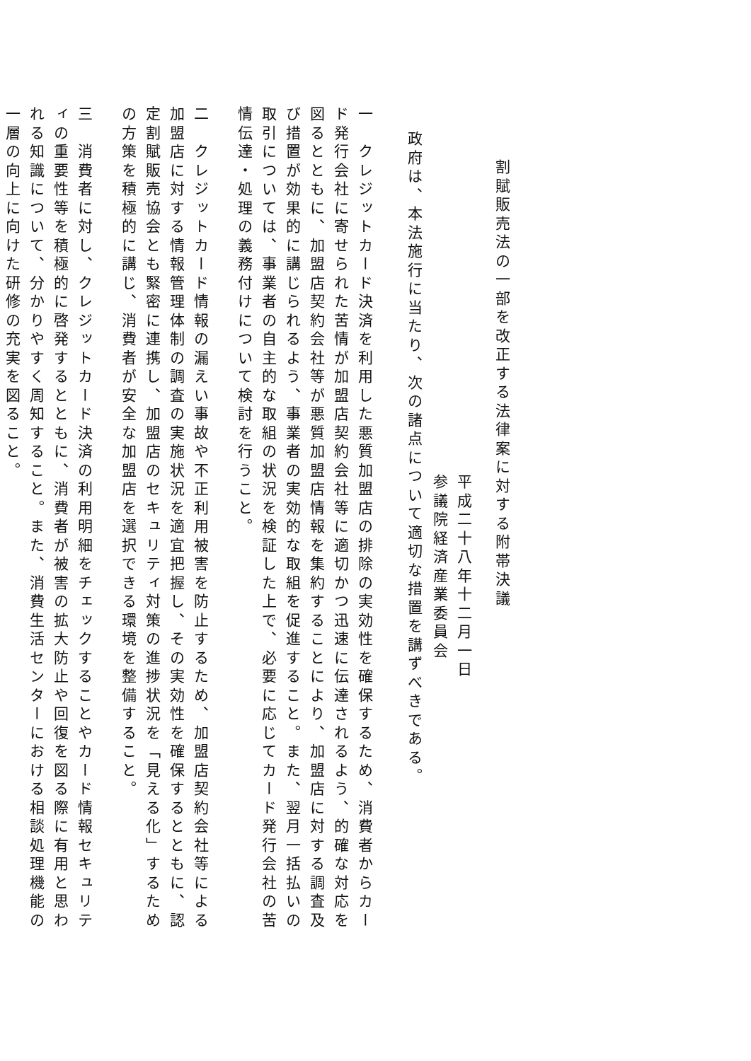割賦販売法の一部を改正する法律案に対する附帯決議
平成二十八年十二月一日
参議院経済産業委員会
政府は、本法施行に当たり、次の諸点について適切な措置を講ずべきである。
一　クレジットカード決済を利用した悪質加盟店の排除の実効性を確保するため、消費者からカード発行会社に寄せられた苦情が加盟店契約会社等に適切かつ迅速に伝達されるよう、的確な対応を図るとともに、加盟店契約会社等が悪質加盟店情報を集約することにより、加盟店に対する調査及び措置が効果的に講じられるよう、事業者の実効的な取組を促進すること。また、翌月一括払いの取引については、事業者の自主的な取組の状況を検証した上で、必要に応じてカード発行会社の苦情伝達・処理の義務付けについて検討を行うこと。
二　クレジットカード情報の漏えい事故や不正利用被害を防止するため、加盟店契約会社等による加盟店に対する情報管理体制の調査の実施状況を適宜把握し、その実効性を確保するとともに、認定割賦販売協会とも緊密に連携し、加盟店のセキュリティ対策の進捗状況を「見える化」するための方策を積極的に講じ、消費者が安全な加盟店を選択できる環境を整備すること。
三　消費者に対し、クレジットカード決済の利用明細をチェックすることやカード情報セキュリティの重要性等を積極的に啓発するとともに、消費者が被害の拡大防止や回復を図る際に有用と思われる知識について、分かりやすく周知すること。また、消費生活センターにおける相談処理機能の一層の向上に向けた研修の充実を図ること。